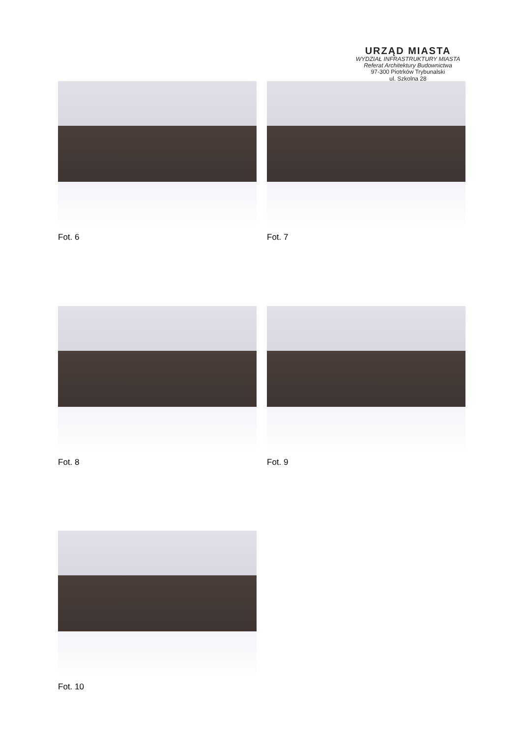URZĄD MIASTA
WYDZIAŁ INFRASTRUKTURY MIASTA
Referat Architektury Budownictwa
97-300 Piotrków Trybunalski
ul. Szkolna 28
Fot. 6 Fot. 7
Fot. 8 Fot. 9
Fot. 10